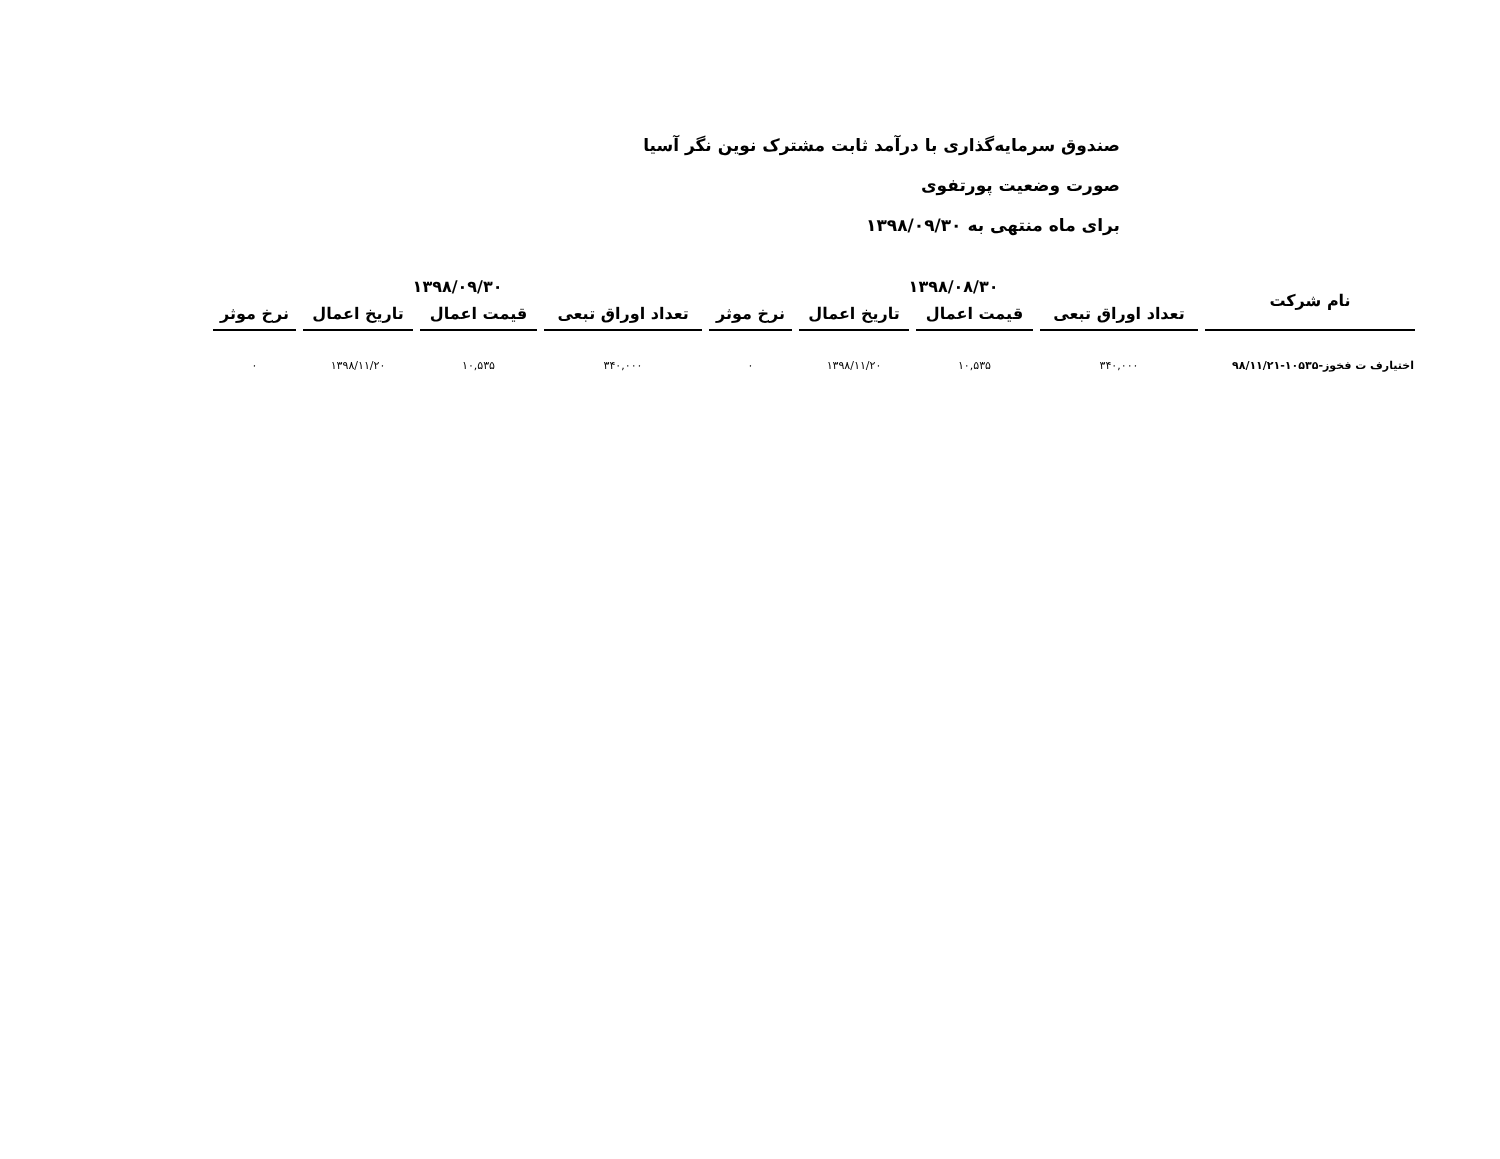صندوق سرمایه‌گذاری با درآمد ثابت مشترک نوین نگر آسیا
صورت وضعیت پورتفوی
برای ماه منتهی به ۱۳۹۸/۰۹/۳۰
| نام شرکت | ۱۳۹۸/۰۸/۳۰ | | | | ۱۳۹۸/۰۹/۳۰ | | | |
| --- | --- | --- | --- | --- | --- | --- | --- | --- |
| | تعداد اوراق تبعی | قیمت اعمال | تاریخ اعمال | نرخ موثر | تعداد اوراق تبعی | قیمت اعمال | تاریخ اعمال | نرخ موثر |
| اختیارف ت فخوز-۱۰۵۳۵-۹۸/۱۱/۲۱ | ۳۴۰,۰۰۰ | ۱۰,۵۳۵ | ۱۳۹۸/۱۱/۲۰ | ۰ | ۳۴۰,۰۰۰ | ۱۰,۵۳۵ | ۱۳۹۸/۱۱/۲۰ | ۰ |